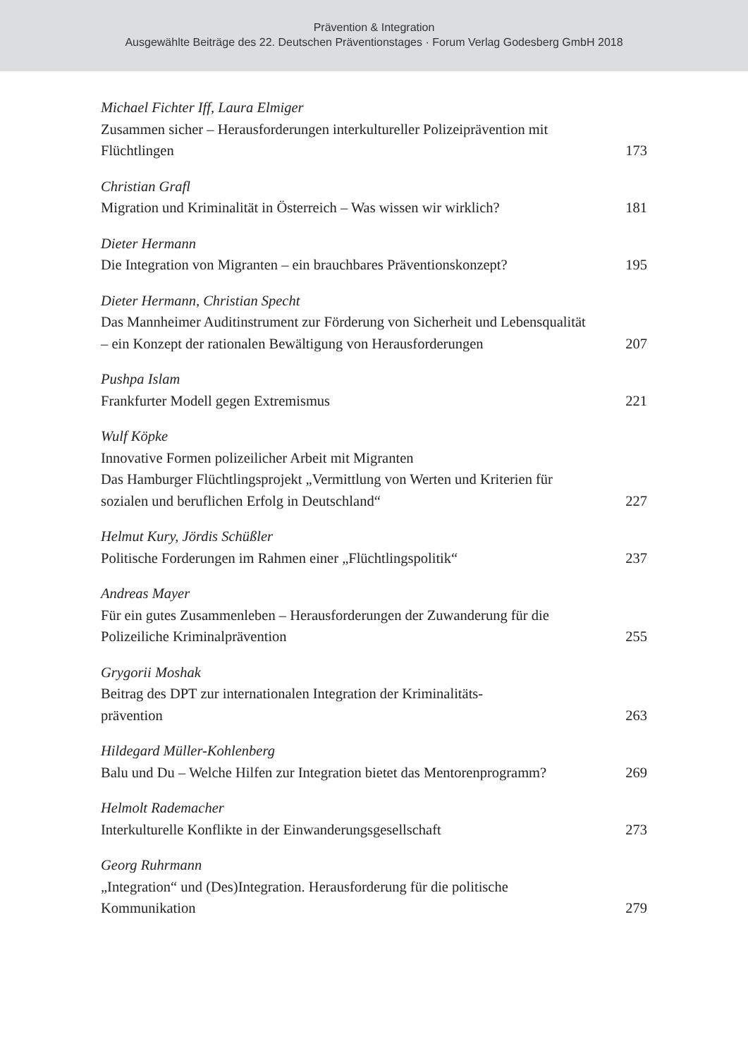Prävention & Integration
Ausgewählte Beiträge des 22. Deutschen Präventionstages · Forum Verlag Godesberg GmbH 2018
Michael Fichter Iff, Laura Elmiger
Zusammen sicher – Herausforderungen interkultureller Polizeiprävention mit Flüchtlingen
173
Christian Grafl
Migration und Kriminalität in Österreich – Was wissen wir wirklich?
181
Dieter Hermann
Die Integration von Migranten – ein brauchbares Präventionskonzept?
195
Dieter Hermann, Christian Specht
Das Mannheimer Auditinstrument zur Förderung von Sicherheit und Lebensqualität – ein Konzept der rationalen Bewältigung von Herausforderungen
207
Pushpa Islam
Frankfurter Modell gegen Extremismus
221
Wulf Köpke
Innovative Formen polizeilicher Arbeit mit Migranten
Das Hamburger Flüchtlingsprojekt „Vermittlung von Werten und Kriterien für sozialen und beruflichen Erfolg in Deutschland“
227
Helmut Kury, Jördis Schüßler
Politische Forderungen im Rahmen einer „Flüchtlingspolitik“
237
Andreas Mayer
Für ein gutes Zusammenleben – Herausforderungen der Zuwanderung für die Polizeiliche Kriminalprävention
255
Grygorii Moshak
Beitrag des DPT zur internationalen Integration der Kriminalitäts-
prävention
263
Hildegard Müller-Kohlenberg
Balu und Du – Welche Hilfen zur Integration bietet das Mentorenprogramm?
269
Helmolt Rademacher
Interkulturelle Konflikte in der Einwanderungsgesellschaft
273
Georg Ruhrmann
„Integration“ und (Des)Integration. Herausforderung für die politische Kommunikation
279